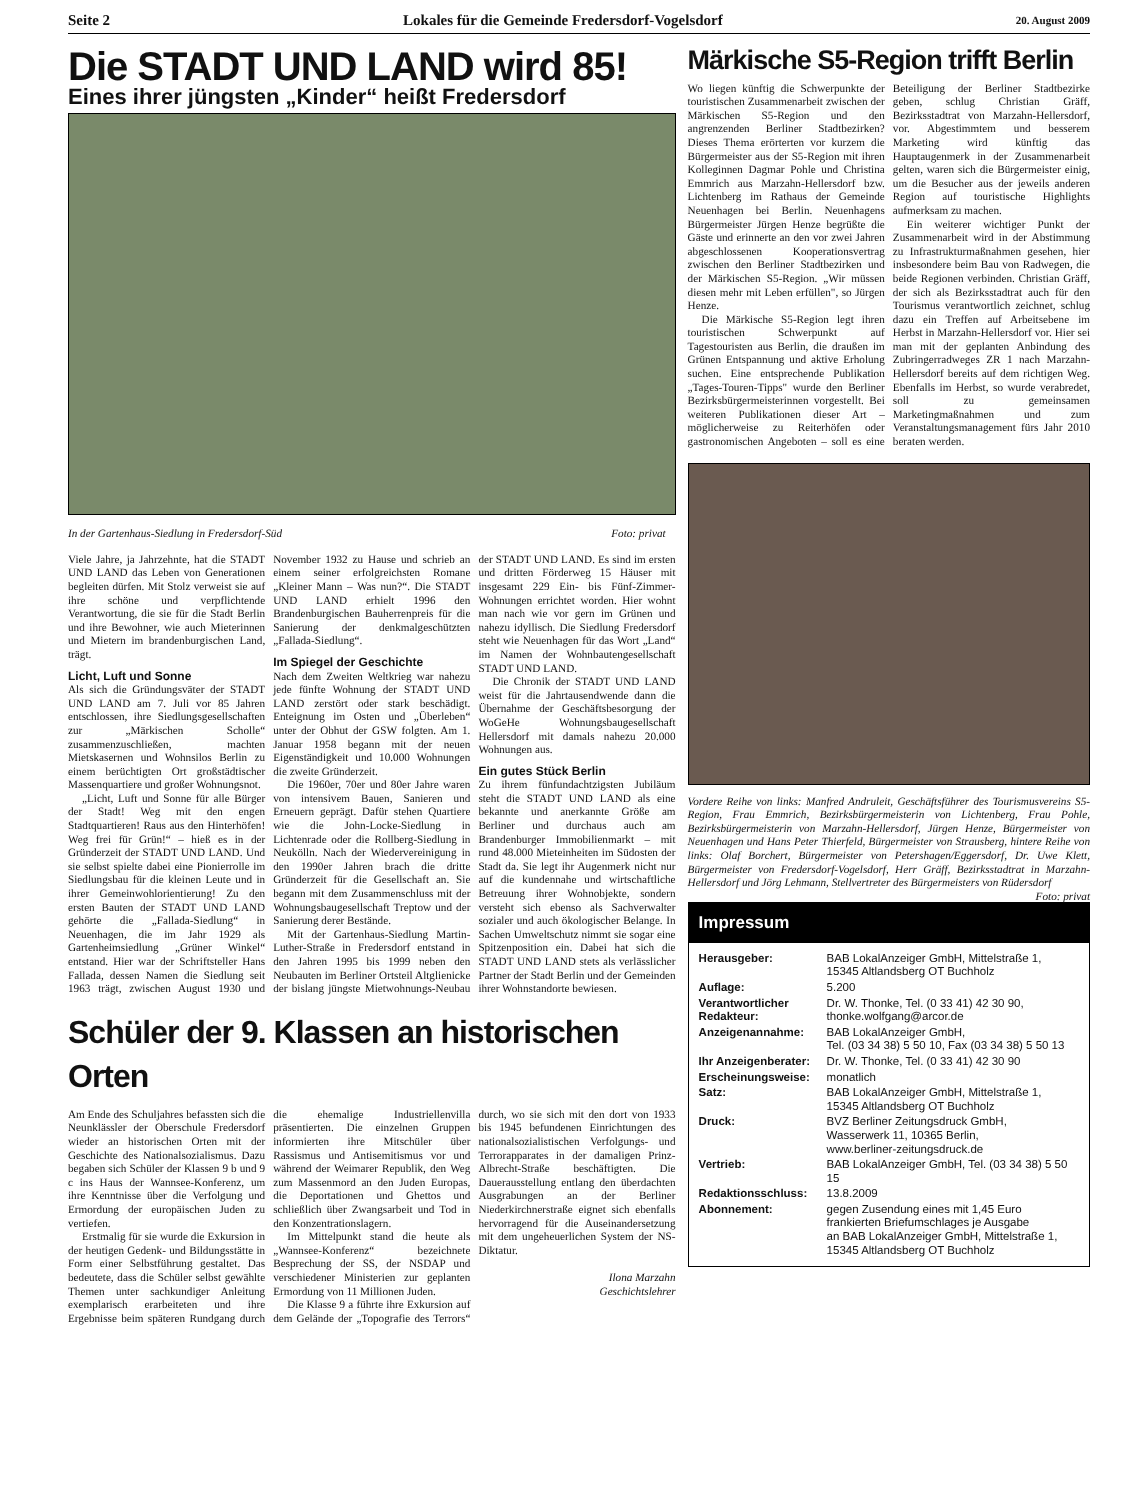Seite 2 Lokales für die Gemeinde Fredersdorf-Vogelsdorf 20. August 2009
Die STADT UND LAND wird 85!
Eines ihrer jüngsten „Kinder“ heißt Fredersdorf
In der Gartenhaus-Siedlung in Fredersdorf-Süd Foto: privat
Viele Jahre, ja Jahrzehnte, hat die STADT UND LAND das Leben von Generationen begleiten dürfen. Mit Stolz verweist sie auf ihre schöne und verpflichtende Verantwortung, die sie für die Stadt Berlin und ihre Bewohner, wie auch Mieterinnen und Mietern im brandenburgischen Land, trägt.
Licht, Luft und Sonne
Als sich die Gründungsväter der STADT UND LAND am 7. Juli vor 85 Jahren entschlossen, ihre Siedlungsgesellschaften zur „Märkischen Scholle“ zusammenzuschließen, machten Mietskasernen und Wohnsilos Berlin zu einem berüchtigten Ort großstädtischer Massenquartiere und großer Wohnungsnot.
„Licht, Luft und Sonne für alle Bürger der Stadt! Weg mit den engen Stadtquartieren! Raus aus den Hinterhöfen! Weg frei für Grün!“ – hieß es in der Gründerzeit der STADT UND LAND. Und sie selbst spielte dabei eine Pionierrolle im Siedlungsbau für die kleinen Leute und in ihrer Gemeinwohlorientierung! Zu den ersten Bauten der STADT UND LAND gehörte die „Fallada-Siedlung“ in Neuenhagen, die im Jahr 1929 als Gartenheimsiedlung „Grüner Winkel“ entstand. Hier war der Schriftsteller Hans Fallada, dessen Namen die Siedlung seit 1963 trägt, zwischen August 1930 und November 1932 zu Hause und schrieb an einem seiner erfolgreichsten Romane „Kleiner Mann – Was nun?“. Die STADT UND LAND erhielt 1996 den Brandenburgischen Bauherrenpreis für die Sanierung der denkmalgeschützten „Fallada-Siedlung“.
Im Spiegel der Geschichte
Nach dem Zweiten Weltkrieg war nahezu jede fünfte Wohnung der STADT UND LAND zerstört oder stark beschädigt. Enteignung im Osten und „Überleben“ unter der Obhut der GSW folgten. Am 1. Januar 1958 begann mit der neuen Eigenständigkeit und 10.000 Wohnungen die zweite Gründerzeit.
Die 1960er, 70er und 80er Jahre waren von intensivem Bauen, Sanieren und Erneuern geprägt. Dafür stehen Quartiere wie die John-Locke-Siedlung in Lichtenrade oder die Rollberg-Siedlung in Neukölln. Nach der Wiedervereinigung in den 1990er Jahren brach die dritte Gründerzeit für die Gesellschaft an. Sie begann mit dem Zusammenschluss mit der Wohnungsbaugesellschaft Treptow und der Sanierung derer Bestände.
Mit der Gartenhaus-Siedlung Martin-Luther-Straße in Fredersdorf entstand in den Jahren 1995 bis 1999 neben den Neubauten im Berliner Ortsteil Altglienicke der bislang jüngste Mietwohnungs-Neubau der STADT UND LAND. Es sind im ersten und dritten Förderweg 15 Häuser mit insgesamt 229 Ein- bis Fünf-Zimmer-Wohnungen errichtet worden. Hier wohnt man nach wie vor gern im Grünen und nahezu idyllisch. Die Siedlung Fredersdorf steht wie Neuenhagen für das Wort „Land“ im Namen der Wohnbautengesellschaft STADT UND LAND.
Die Chronik der STADT UND LAND weist für die Jahrtausendwende dann die Übernahme der Geschäftsbesorgung der WoGeHe Wohnungsbaugesellschaft Hellersdorf mit damals nahezu 20.000 Wohnungen aus.
Ein gutes Stück Berlin
Zu ihrem fünfundachtzigsten Jubiläum steht die STADT UND LAND als eine bekannte und anerkannte Größe am Berliner und durchaus auch am Brandenburger Immobilienmarkt – mit rund 48.000 Mieteinheiten im Südosten der Stadt da. Sie legt ihr Augenmerk nicht nur auf die kundennahe und wirtschaftliche Betreuung ihrer Wohnobjekte, sondern versteht sich ebenso als Sachverwalter sozialer und auch ökologischer Belange. In Sachen Umweltschutz nimmt sie sogar eine Spitzenposition ein. Dabei hat sich die STADT UND LAND stets als verlässlicher Partner der Stadt Berlin und der Gemeinden ihrer Wohnstandorte bewiesen.
Schüler der 9. Klassen an historischen Orten
Am Ende des Schuljahres befassten sich die Neunklässler der Oberschule Fredersdorf wieder an historischen Orten mit der Geschichte des Nationalsozialismus. Dazu begaben sich Schüler der Klassen 9 b und 9 c ins Haus der Wannsee-Konferenz, um ihre Kenntnisse über die Verfolgung und Ermordung der europäischen Juden zu vertiefen.
Erstmalig für sie wurde die Exkursion in der heutigen Gedenk- und Bildungsstätte in Form einer Selbstführung gestaltet. Das bedeutete, dass die Schüler selbst gewählte Themen unter sachkundiger Anleitung exemplarisch erarbeiteten und ihre Ergebnisse beim späteren Rundgang durch die ehemalige Industriellenvilla präsentierten. Die einzelnen Gruppen informierten ihre Mitschüler über Rassismus und Antisemitismus vor und während der Weimarer Republik, den Weg zum Massenmord an den Juden Europas, die Deportationen und Ghettos und schließlich über Zwangsarbeit und Tod in den Konzentrationslagern.
Im Mittelpunkt stand die heute als „Wannsee-Konferenz“ bezeichnete Besprechung der SS, der NSDAP und verschiedener Ministerien zur geplanten Ermordung von 11 Millionen Juden.
Die Klasse 9 a führte ihre Exkursion auf dem Gelände der „Topografie des Terrors“ durch, wo sie sich mit den dort von 1933 bis 1945 befundenen Einrichtungen des nationalsozialistischen Verfolgungs- und Terrorapparates in der damaligen Prinz-Albrecht-Straße beschäftigten. Die Dauerausstellung entlang den überdachten Ausgrabungen an der Berliner Niederkirchnerstraße eignet sich ebenfalls hervorragend für die Auseinandersetzung mit dem ungeheuerlichen System der NS-Diktatur.
Ilona Marzahn
Geschichtslehrer
Märkische S5-Region trifft Berlin
Wo liegen künftig die Schwerpunkte der touristischen Zusammenarbeit zwischen der Märkischen S5-Region und den angrenzenden Berliner Stadtbezirken? Dieses Thema erörterten vor kurzem die Bürgermeister aus der S5-Region mit ihren Kolleginnen Dagmar Pohle und Christina Emmrich aus Marzahn-Hellersdorf bzw. Lichtenberg im Rathaus der Gemeinde Neuenhagen bei Berlin. Neuenhagens Bürgermeister Jürgen Henze begrüßte die Gäste und erinnerte an den vor zwei Jahren abgeschlossenen Kooperationsvertrag zwischen den Berliner Stadtbezirken und der Märkischen S5-Region. „Wir müssen diesen mehr mit Leben erfüllen", so Jürgen Henze.
Die Märkische S5-Region legt ihren touristischen Schwerpunkt auf Tagestouristen aus Berlin, die draußen im Grünen Entspannung und aktive Erholung suchen. Eine entsprechende Publikation „Tages-Touren-Tipps" wurde den Berliner Bezirksbürgermeisterinnen vorgestellt. Bei weiteren Publikationen dieser Art – möglicherweise zu Reiterhöfen oder gastronomischen Angeboten – soll es eine Beteiligung der Berliner Stadtbezirke geben, schlug Christian Gräff, Bezirksstadtrat von Marzahn-Hellersdorf, vor. Abgestimmtem und besserem Marketing wird künftig das Hauptaugenmerk in der Zusammenarbeit gelten, waren sich die Bürgermeister einig, um die Besucher aus der jeweils anderen Region auf touristische Highlights aufmerksam zu machen.
Ein weiterer wichtiger Punkt der Zusammenarbeit wird in der Abstimmung zu Infrastrukturmaßnahmen gesehen, hier insbesondere beim Bau von Radwegen, die beide Regionen verbinden. Christian Gräff, der sich als Bezirksstadtrat auch für den Tourismus verantwortlich zeichnet, schlug dazu ein Treffen auf Arbeitsebene im Herbst in Marzahn-Hellersdorf vor. Hier sei man mit der geplanten Anbindung des Zubringerradweges ZR 1 nach Marzahn-Hellersdorf bereits auf dem richtigen Weg. Ebenfalls im Herbst, so wurde verabredet, soll zu gemeinsamen Marketingmaßnahmen und zum Veranstaltungsmanagement fürs Jahr 2010 beraten werden.
Vordere Reihe von links: Manfred Andruleit, Geschäftsführer des Tourismusvereins S5-Region, Frau Emmrich, Bezirksbürgermeisterin von Lichtenberg, Frau Pohle, Bezirksbürgermeisterin von Marzahn-Hellersdorf, Jürgen Henze, Bürgermeister von Neuenhagen und Hans Peter Thierfeld, Bürgermeister von Strausberg, hintere Reihe von links: Olaf Borchert, Bürgermeister von Petershagen/Eggersdorf, Dr. Uwe Klett, Bürgermeister von Fredersdorf-Vogelsdorf, Herr Gräff, Bezirksstadtrat in Marzahn-Hellersdorf und Jörg Lehmann, Stellvertreter des Bürgermeisters von Rüdersdorf Foto: privat
Impressum
| Herausgeber: | BAB LokalAnzeiger GmbH, Mittelstraße 1, 15345 Altlandsberg OT Buchholz |
| Auflage: | 5.200 |
| Verantwortlicher Redakteur: | Dr. W. Thonke, Tel. (0 33 41) 42 30 90, thonke.wolfgang@arcor.de |
| Anzeigenannahme: | BAB LokalAnzeiger GmbH, Tel. (03 34 38) 5 50 10, Fax (03 34 38) 5 50 13 |
| Ihr Anzeigenberater: | Dr. W. Thonke, Tel. (0 33 41) 42 30 90 |
| Erscheinungsweise: | monatlich |
| Satz: | BAB LokalAnzeiger GmbH, Mittelstraße 1, 15345 Altlandsberg OT Buchholz |
| Druck: | BVZ Berliner Zeitungsdruck GmbH, Wasserwerk 11, 10365 Berlin, www.berliner-zeitungsdruck.de |
| Vertrieb: | BAB LokalAnzeiger GmbH, Tel. (03 34 38) 5 50 15 |
| Redaktionsschluss: | 13.8.2009 |
| Abonnement: | gegen Zusendung eines mit 1,45 Euro frankierten Briefumschlages je Ausgabe an BAB LokalAnzeiger GmbH, Mittelstraße 1, 15345 Altlandsberg OT Buchholz |